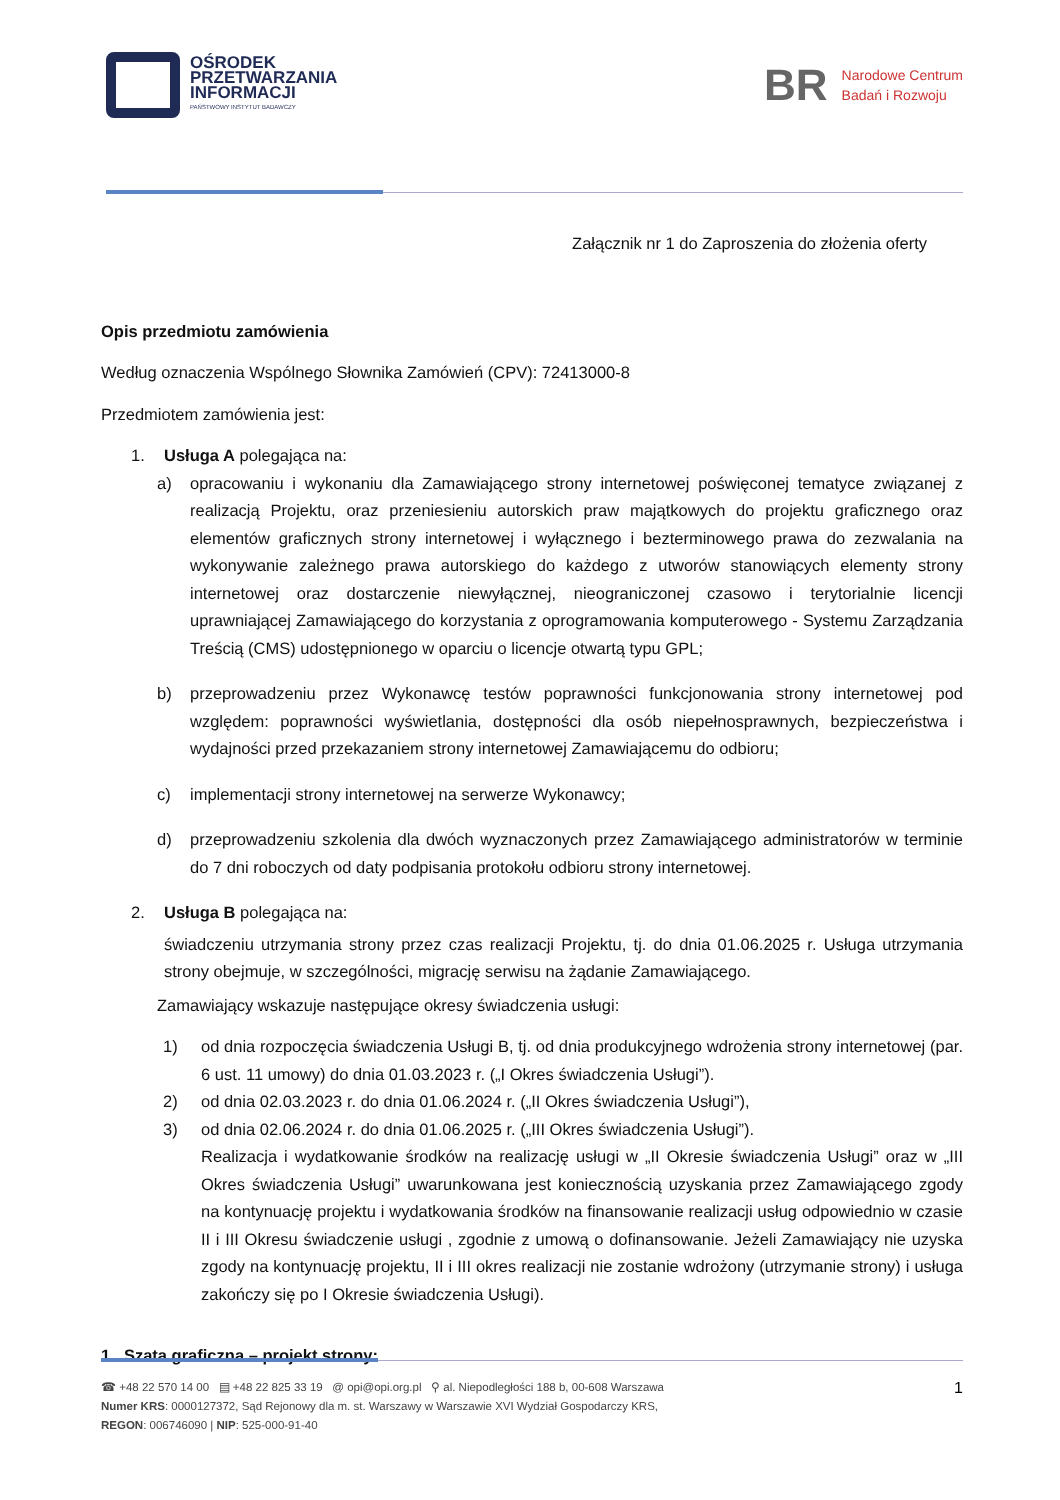OŚRODEK
PRZETWARZANIA
INFORMACJI
PAŃSTWOWY INSTYTUT BADAWCZY
BR Narodowe Centrum
Badań i Rozwoju
Załącznik nr 1 do Zaproszenia do złożenia oferty
Opis przedmiotu zamówienia
Według oznaczenia Wspólnego Słownika Zamówień (CPV): 72413000-8
Przedmiotem zamówienia jest:
1. Usługa A polegająca na:
a) opracowaniu i wykonaniu dla Zamawiającego strony internetowej poświęconej tematyce związanej z realizacją Projektu, oraz przeniesieniu autorskich praw majątkowych do projektu graficznego oraz elementów graficznych strony internetowej i wyłącznego i bezterminowego prawa do zezwalania na wykonywanie zależnego prawa autorskiego do każdego z utworów stanowiących elementy strony internetowej oraz dostarczenie niewyłącznej, nieograniczonej czasowo i terytorialnie licencji uprawniającej Zamawiającego do korzystania z oprogramowania komputerowego - Systemu Zarządzania Treścią (CMS) udostępnionego w oparciu o licencje otwartą typu GPL;
b) przeprowadzeniu przez Wykonawcę testów poprawności funkcjonowania strony internetowej pod względem: poprawności wyświetlania, dostępności dla osób niepełnosprawnych, bezpieczeństwa i wydajności przed przekazaniem strony internetowej Zamawiającemu do odbioru;
c) implementacji strony internetowej na serwerze Wykonawcy;
d) przeprowadzeniu szkolenia dla dwóch wyznaczonych przez Zamawiającego administratorów w terminie do 7 dni roboczych od daty podpisania protokołu odbioru strony internetowej.
2. Usługa B polegająca na:
świadczeniu utrzymania strony przez czas realizacji Projektu, tj. do dnia 01.06.2025 r. Usługa utrzymania strony obejmuje, w szczególności, migrację serwisu na żądanie Zamawiającego.
Zamawiający wskazuje następujące okresy świadczenia usługi:
1) od dnia rozpoczęcia świadczenia Usługi B, tj. od dnia produkcyjnego wdrożenia strony internetowej (par. 6 ust. 11 umowy) do dnia 01.03.2023 r. („I Okres świadczenia Usługi”).
2) od dnia 02.03.2023 r. do dnia 01.06.2024 r. („II Okres świadczenia Usługi”),
3) od dnia 02.06.2024 r. do dnia 01.06.2025 r. („III Okres świadczenia Usługi”).
Realizacja i wydatkowanie środków na realizację usługi w „II Okresie świadczenia Usługi” oraz w „III Okres świadczenia Usługi” uwarunkowana jest koniecznością uzyskania przez Zamawiającego zgody na kontynuację projektu i wydatkowania środków na finansowanie realizacji usług odpowiednio w czasie II i III Okresu świadczenie usługi , zgodnie z umową o dofinansowanie. Jeżeli Zamawiający nie uzyska zgody na kontynuację projektu, II i III okres realizacji nie zostanie wdrożony (utrzymanie strony) i usługa zakończy się po I Okresie świadczenia Usługi).
1. Szata graficzna – projekt strony:
1
☎ +48 22 570 14 00 ▤ +48 22 825 33 19 @ opi@opi.org.pl ⚲ al. Niepodległości 188 b, 00-608 Warszawa
Numer KRS: 0000127372, Sąd Rejonowy dla m. st. Warszawy w Warszawie XVI Wydział Gospodarczy KRS,
REGON: 006746090 | NIP: 525-000-91-40